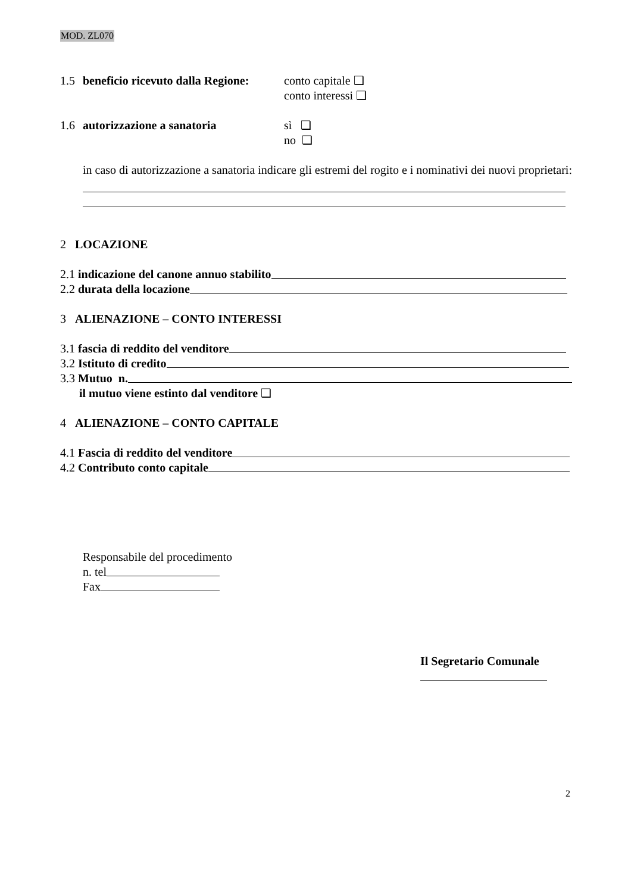MOD. ZL070
1.5 beneficio ricevuto dalla Regione: conto capitale ❑
conto interessi ❑
1.6 autorizzazione a sanatoria sì ❑
no ❑
in caso di autorizzazione a sanatoria indicare gli estremi del rogito e i nominativi dei nuovi proprietari:
2 LOCAZIONE
2.1 indicazione del canone annuo stabilito
2.2 durata della locazione
3 ALIENAZIONE – CONTO INTERESSI
3.1 fascia di reddito del venditore
3.2 Istituto di credito
3.3 Mutuo n.
il mutuo viene estinto dal venditore ❑
4 ALIENAZIONE – CONTO CAPITALE
4.1 Fascia di reddito del venditore
4.2 Contributo conto capitale
Responsabile del procedimento
n. tel
Fax
Il Segretario Comunale
2